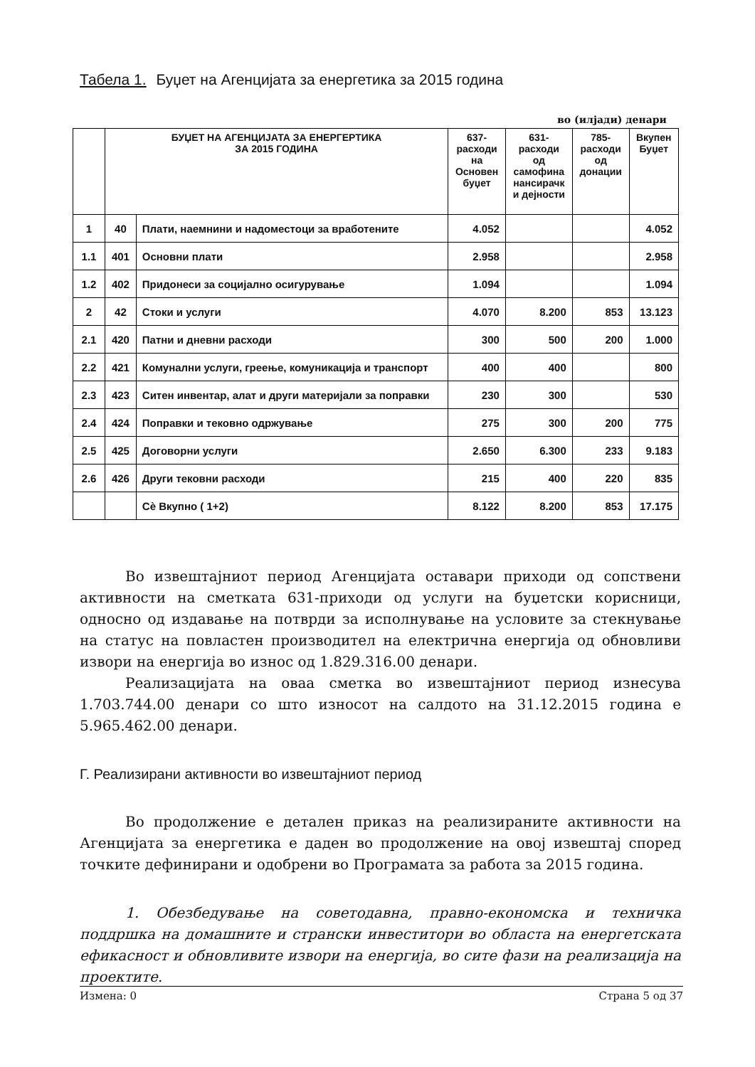Табела 1. Буџет на Агенцијата за енергетика за 2015 година
во (илјади) денари
| | БУЏЕТ НА АГЕНЦИЈАТА ЗА ЕНЕРГЕРТИКА ЗА 2015 ГОДИНА | | 637- расходи на Основен буџет | 631- расходи од самофина нансирачк и дејности | 785- расходи од донации | Вкупен Буџет |
| --- | --- | --- | --- | --- | --- | --- |
| 1 | 40 | Плати, наемнини и надоместоци за вработените | 4.052 | | | 4.052 |
| 1.1 | 401 | Основни плати | 2.958 | | | 2.958 |
| 1.2 | 402 | Придонеси за социјално осигурување | 1.094 | | | 1.094 |
| 2 | 42 | Стоки и услуги | 4.070 | 8.200 | 853 | 13.123 |
| 2.1 | 420 | Патни и дневни расходи | 300 | 500 | 200 | 1.000 |
| 2.2 | 421 | Комунални услуги, греење, комуникација и транспорт | 400 | 400 | | 800 |
| 2.3 | 423 | Ситен инвентар, алат и други материјали за поправки | 230 | 300 | | 530 |
| 2.4 | 424 | Поправки и тековно одржување | 275 | 300 | 200 | 775 |
| 2.5 | 425 | Договорни услуги | 2.650 | 6.300 | 233 | 9.183 |
| 2.6 | 426 | Други тековни расходи | 215 | 400 | 220 | 835 |
| | | Сѐ Вкупно ( 1+2) | 8.122 | 8.200 | 853 | 17.175 |
Во извештајниот период Агенцијата оставари приходи од сопствени активности на сметката 631-приходи од услуги на буџетски корисници, односно од издавање на потврди за исполнување на условите за стекнување на статус на повластен производител на електрична енергија од обновливи извори на енергија во износ од 1.829.316.00 денари.
Реализацијата на оваа сметка во извештајниот период изнесува 1.703.744.00 денари со што износот на салдото на 31.12.2015 година е 5.965.462.00 денари.
Г. Реализирани активности во извештајниот период
Во продолжение е детален приказ на реализираните активности на Агенцијата за енергетика е даден во продолжение на овој извештај според точките дефинирани и одобрени во Програмата за работа за 2015 година.
1. Обезбедување на советодавна, правно-економска и техничка поддршка на домашните и странски инвеститори во областа на енергетската ефикасност и обновливите извори на енергија, во сите фази на реализација на проектите.
Измена: 0 Страна 5 од 37